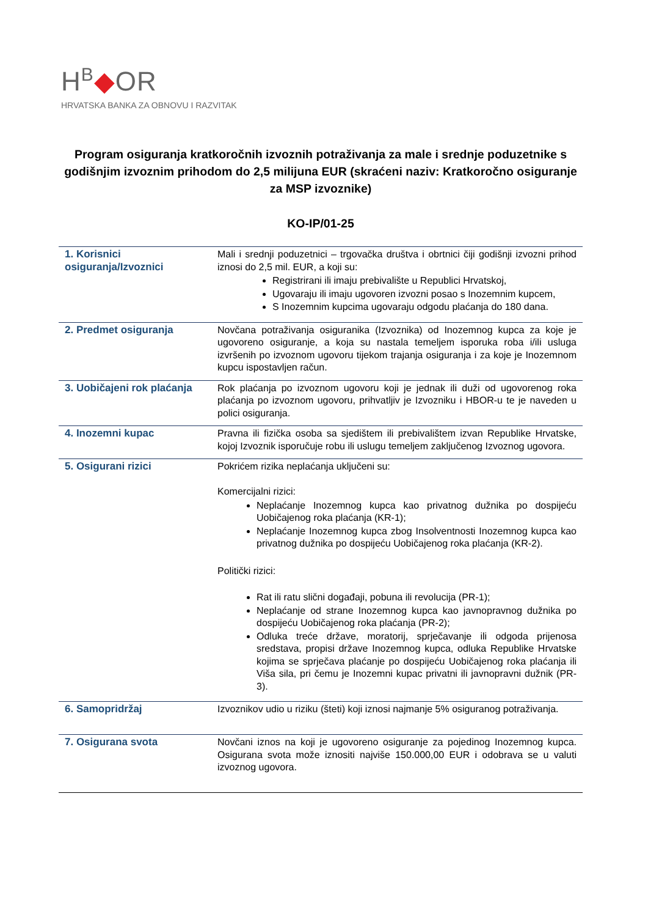H<sup>B</sup>◆OR
HRVATSKA BANKA ZA OBNOVU I RAZVITAK
Program osiguranja kratkoročnih izvoznih potraživanja za male i srednje poduzetnike s godišnjim izvoznim prihodom do 2,5 milijuna EUR (skraćeni naziv: Kratkoročno osiguranje za MSP izvoznike)
KO-IP/01-25
| 1. Korisnici osiguranja/Izvoznici | Mali i srednji poduzetnici – trgovačka društva i obrtnici čiji godišnji izvozni prihod iznosi do 2,5 mil. EUR, a koji su: Registrirani ili imaju prebivalište u Republici Hrvatskoj, Ugovaraju ili imaju ugovoren izvozni posao s Inozemnim kupcem, S Inozemnim kupcima ugovaraju odgodu plaćanja do 180 dana. |
| 2. Predmet osiguranja | Novčana potraživanja osiguranika (Izvoznika) od Inozemnog kupca za koje je ugovoreno osiguranje, a koja su nastala temeljem isporuka roba i/ili usluga izvršenih po izvoznom ugovoru tijekom trajanja osiguranja i za koje je Inozemnom kupcu ispostavljen račun. |
| 3. Uobičajeni rok plaćanja | Rok plaćanja po izvoznom ugovoru koji je jednak ili duži od ugovorenog roka plaćanja po izvoznom ugovoru, prihvatljiv je Izvozniku i HBOR-u te je naveden u polici osiguranja. |
| 4. Inozemni kupac | Pravna ili fizička osoba sa sjedištem ili prebivalištem izvan Republike Hrvatske, kojoj Izvoznik isporučuje robu ili uslugu temeljem zaključenog Izvoznog ugovora. |
| 5. Osigurani rizici | Pokrićem rizika neplaćanja uključeni su: Komercijalni rizici: Neplaćanje Inozemnog kupca kao privatnog dužnika po dospijeću Uobičajenog roka plaćanja (KR-1); Neplaćanje Inozemnog kupca zbog Insolventnosti Inozemnog kupca kao privatnog dužnika po dospijeću Uobičajenog roka plaćanja (KR-2). Politički rizici: Rat ili ratu slični događaji, pobuna ili revolucija (PR-1); Neplaćanje od strane Inozemnog kupca kao javnopravnog dužnika po dospijeću Uobičajenog roka plaćanja (PR-2); Odluka treće države, moratorij, sprječavanje ili odgoda prijenosa sredstava, propisi države Inozemnog kupca, odluka Republike Hrvatske kojima se sprječava plaćanje po dospijeću Uobičajenog roka plaćanja ili Viša sila, pri čemu je Inozemni kupac privatni ili javnopravni dužnik (PR-3). |
| 6. Samopridržaj | Izvoznikov udio u riziku (šteti) koji iznosi najmanje 5% osiguranog potraživanja. |
| 7. Osigurana svota | Novčani iznos na koji je ugovoreno osiguranje za pojedinog Inozemnog kupca. Osigurana svota može iznositi najviše 150.000,00 EUR i odobrava se u valuti izvoznog ugovora. |